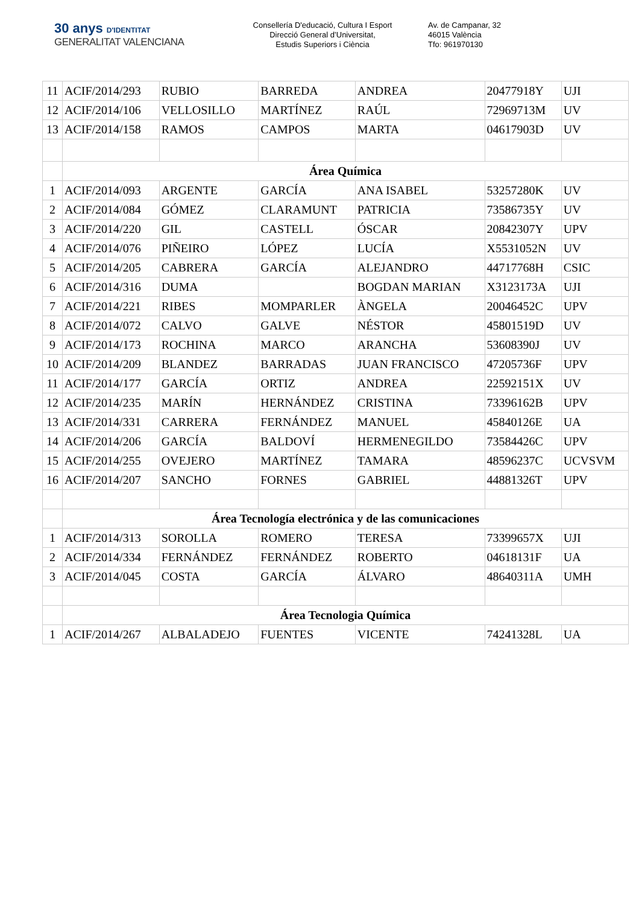30 anys D'IDENTITAT
GENERALITAT VALENCIANA
Consellería D'educació, Cultura I Esport
Direcció General d’Universitat,
Estudis Superiors i Ciència
Av. de Campanar, 32
46015 València
Tfo: 961970130
| 11 | ACIF/2014/293 | RUBIO | BARREDA | ANDREA | 20477918Y | UJI |
| 12 | ACIF/2014/106 | VELLOSILLO | MARTÍNEZ | RAÚL | 72969713M | UV |
| 13 | ACIF/2014/158 | RAMOS | CAMPOS | MARTA | 04617903D | UV |
| | Área Química | | | | | |
| 1 | ACIF/2014/093 | ARGENTE | GARCÍA | ANA ISABEL | 53257280K | UV |
| 2 | ACIF/2014/084 | GÓMEZ | CLARAMUNT | PATRICIA | 73586735Y | UV |
| 3 | ACIF/2014/220 | GIL | CASTELL | ÓSCAR | 20842307Y | UPV |
| 4 | ACIF/2014/076 | PIÑEIRO | LÓPEZ | LUCÍA | X5531052N | UV |
| 5 | ACIF/2014/205 | CABRERA | GARCÍA | ALEJANDRO | 44717768H | CSIC |
| 6 | ACIF/2014/316 | DUMA | | BOGDAN MARIAN | X3123173A | UJI |
| 7 | ACIF/2014/221 | RIBES | MOMPARLER | ÀNGELA | 20046452C | UPV |
| 8 | ACIF/2014/072 | CALVO | GALVE | NÉSTOR | 45801519D | UV |
| 9 | ACIF/2014/173 | ROCHINA | MARCO | ARANCHA | 53608390J | UV |
| 10 | ACIF/2014/209 | BLANDEZ | BARRADAS | JUAN FRANCISCO | 47205736F | UPV |
| 11 | ACIF/2014/177 | GARCÍA | ORTIZ | ANDREA | 22592151X | UV |
| 12 | ACIF/2014/235 | MARÍN | HERNÁNDEZ | CRISTINA | 73396162B | UPV |
| 13 | ACIF/2014/331 | CARRERA | FERNÁNDEZ | MANUEL | 45840126E | UA |
| 14 | ACIF/2014/206 | GARCÍA | BALDOVÍ | HERMENEGILDO | 73584426C | UPV |
| 15 | ACIF/2014/255 | OVEJERO | MARTÍNEZ | TAMARA | 48596237C | UCVSVM |
| 16 | ACIF/2014/207 | SANCHO | FORNES | GABRIEL | 44881326T | UPV |
| | Área Tecnología electrónica y de las comunicaciones | | | | | |
| 1 | ACIF/2014/313 | SOROLLA | ROMERO | TERESA | 73399657X | UJI |
| 2 | ACIF/2014/334 | FERNÁNDEZ | FERNÁNDEZ | ROBERTO | 04618131F | UA |
| 3 | ACIF/2014/045 | COSTA | GARCÍA | ÁLVARO | 48640311A | UMH |
| | Área Tecnologia Química | | | | | |
| 1 | ACIF/2014/267 | ALBALADEJO | FUENTES | VICENTE | 74241328L | UA |